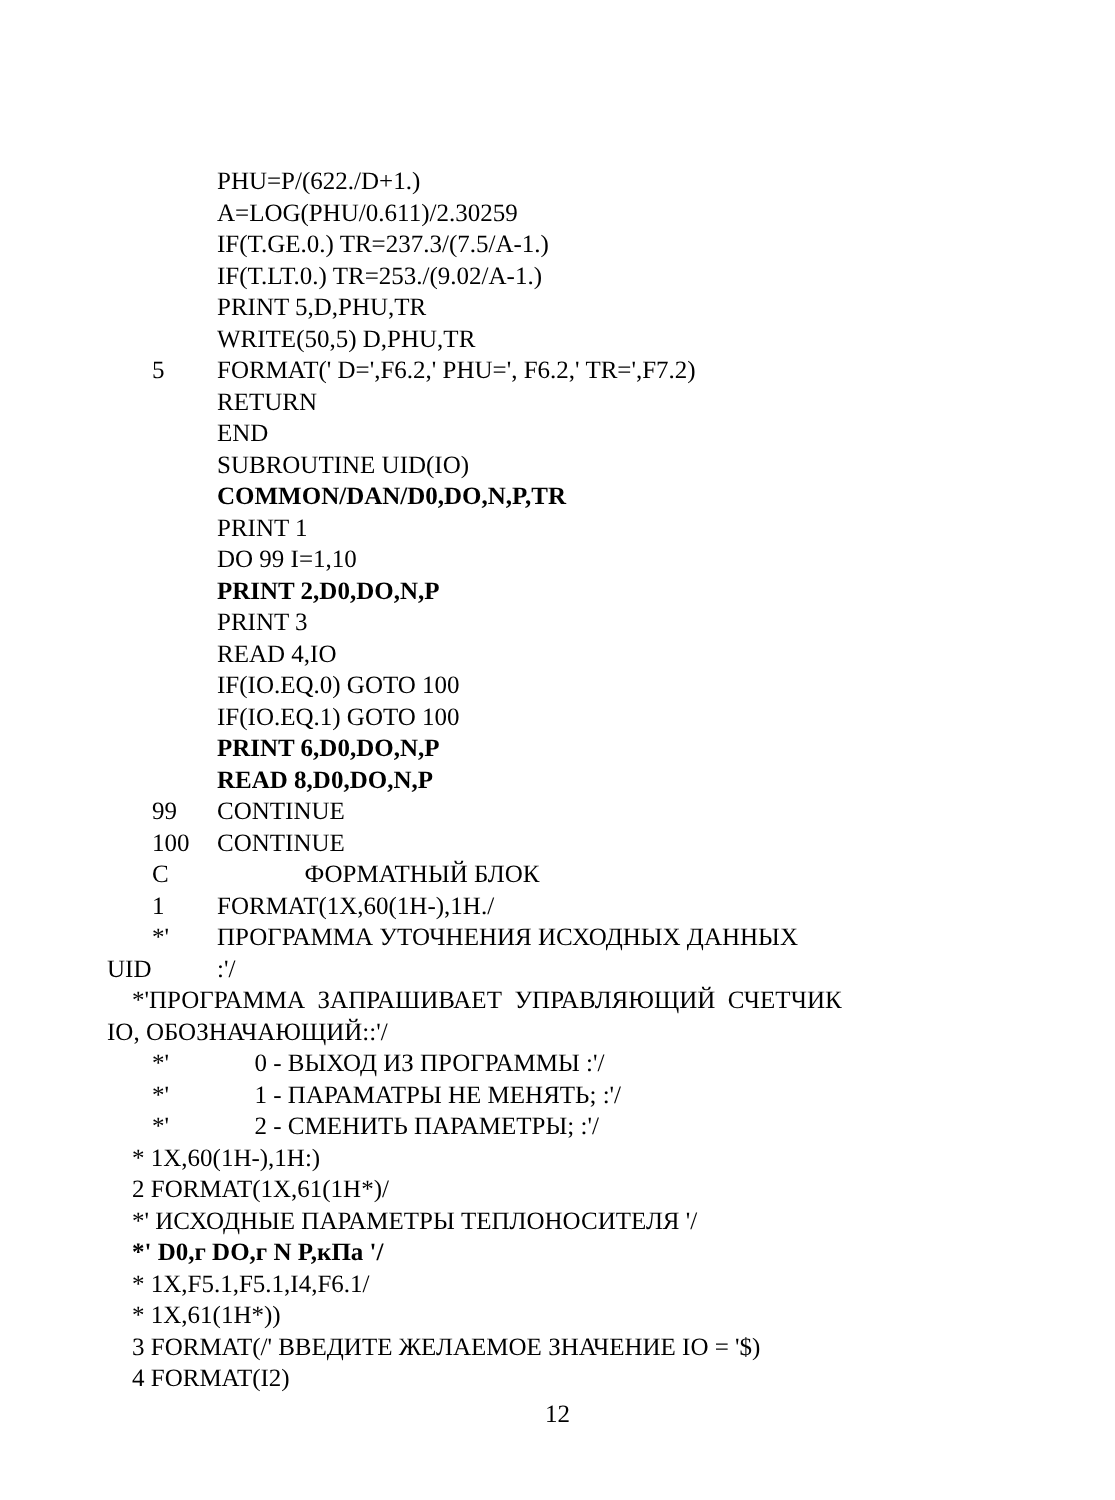PHU=P/(622./D+1.)
A=LOG(PHU/0.611)/2.30259
IF(T.GE.0.) TR=237.3/(7.5/A-1.)
IF(T.LT.0.) TR=253./(9.02/A-1.)
PRINT 5,D,PHU,TR
WRITE(50,5) D,PHU,TR
5 FORMAT(' D=',F6.2,' PHU=', F6.2,' TR=',F7.2)
RETURN
END
SUBROUTINE UID(IO)
COMMON/DAN/D0,DO,N,P,TR
PRINT 1
DO 99 I=1,10
PRINT 2,D0,DO,N,P
PRINT 3
READ 4,IO
IF(IO.EQ.0) GOTO 100
IF(IO.EQ.1) GOTO 100
PRINT 6,D0,DO,N,P
READ 8,D0,DO,N,P
99 CONTINUE
100 CONTINUE
C ФОРМАТНЫЙ БЛОК
1 FORMAT(1X,60(1H-),1H./
*' ПРОГРАММА УТОЧНЕНИЯ ИСХОДНЫХ ДАННЫХ
UID:'/
*'ПРОГРАММА ЗАПРАШИВАЕТ УПРАВЛЯЮЩИЙ СЧЕТЧИК
IO, ОБОЗНАЧАЮЩИЙ::'/
*' 0 - ВЫХОД ИЗ ПРОГРАММЫ :'/
*' 1 - ПАРАМАТРЫ НЕ МЕНЯТЬ; :'/
*' 2 - СМЕНИТЬ ПАРАМЕТРЫ; :'/
* 1X,60(1H-),1H:)
2 FORMAT(1X,61(1H*)/
*' ИСХОДНЫЕ ПАРАМЕТРЫ ТЕПЛОНОСИТЕЛЯ '/
*' D0,г DO,г N P,кПа '/
* 1X,F5.1,F5.1,I4,F6.1/
* 1X,61(1H*))
3 FORMAT(/' ВВЕДИТЕ ЖЕЛАЕМОЕ ЗНАЧЕНИЕ IO = '$)
4 FORMAT(I2)
12